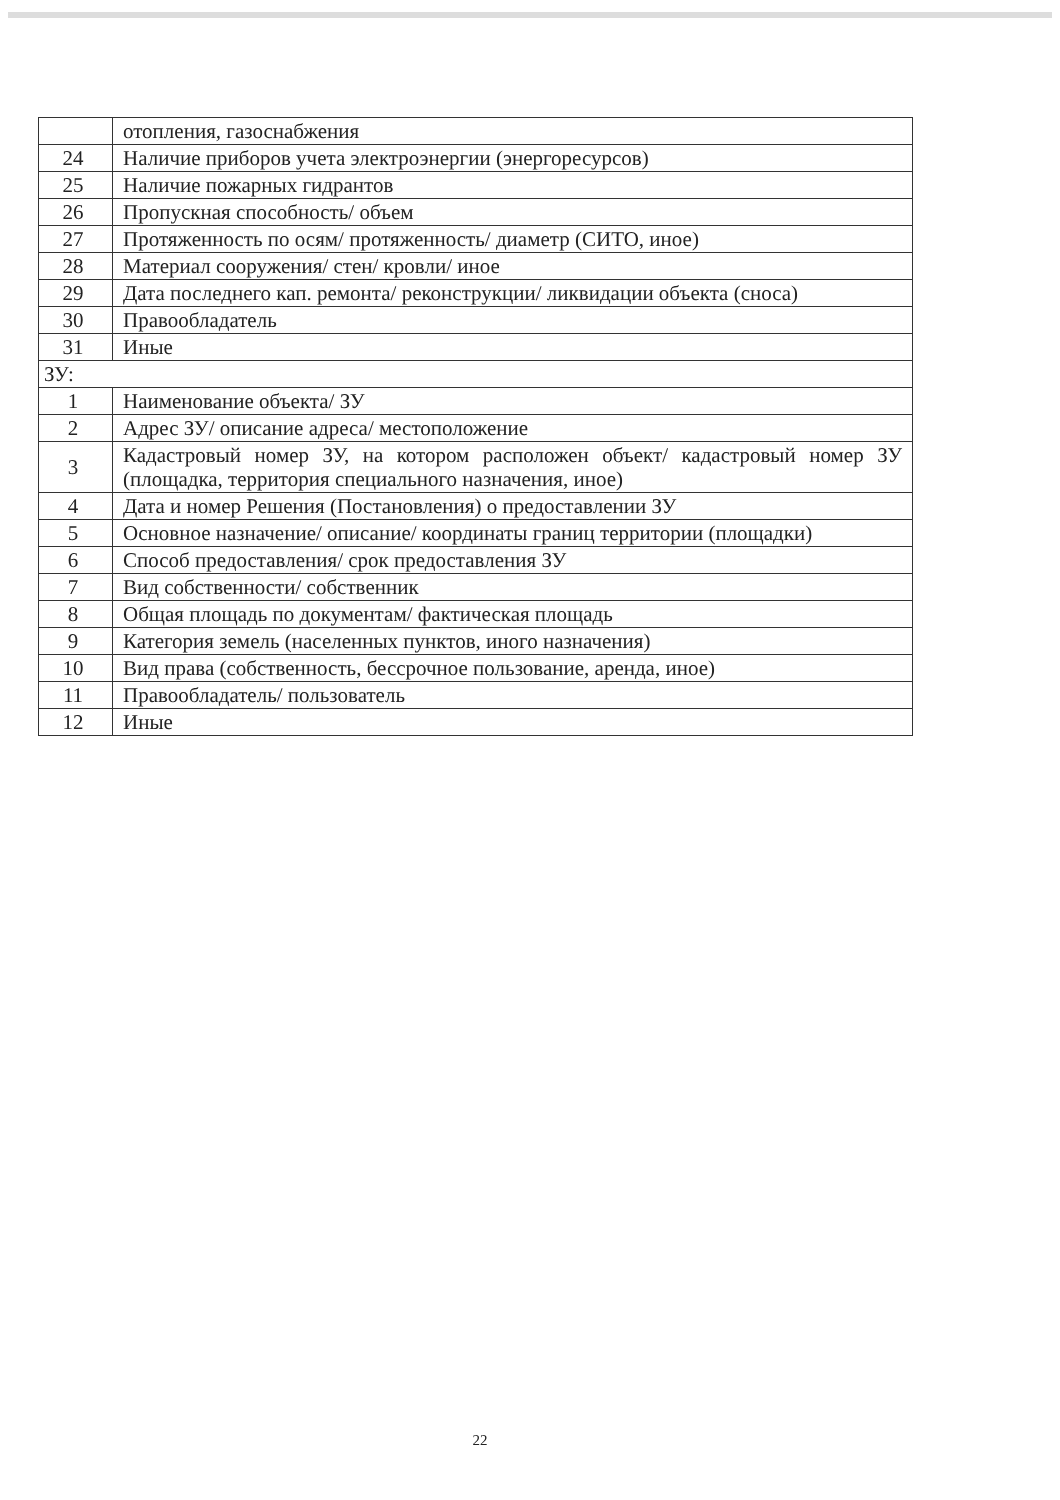| | отопления, газоснабжения |
| 24 | Наличие приборов учета электроэнергии (энергоресурсов) |
| 25 | Наличие пожарных гидрантов |
| 26 | Пропускная способность/ объем |
| 27 | Протяженность по осям/ протяженность/ диаметр (СИТО, иное) |
| 28 | Материал сооружения/ стен/ кровли/ иное |
| 29 | Дата последнего кап. ремонта/ реконструкции/ ликвидации объекта (сноса) |
| 30 | Правообладатель |
| 31 | Иные |
| ЗУ: | |
| 1 | Наименование объекта/ ЗУ |
| 2 | Адрес ЗУ/ описание адреса/ местоположение |
| 3 | Кадастровый номер ЗУ, на котором расположен объект/ кадастровый номер ЗУ (площадка, территория специального назначения, иное) |
| 4 | Дата и номер Решения (Постановления) о предоставлении ЗУ |
| 5 | Основное назначение/ описание/ координаты границ территории (площадки) |
| 6 | Способ предоставления/ срок предоставления ЗУ |
| 7 | Вид собственности/ собственник |
| 8 | Общая площадь по документам/ фактическая площадь |
| 9 | Категория земель (населенных пунктов, иного назначения) |
| 10 | Вид права (собственность, бессрочное пользование, аренда, иное) |
| 11 | Правообладатель/ пользователь |
| 12 | Иные |
22